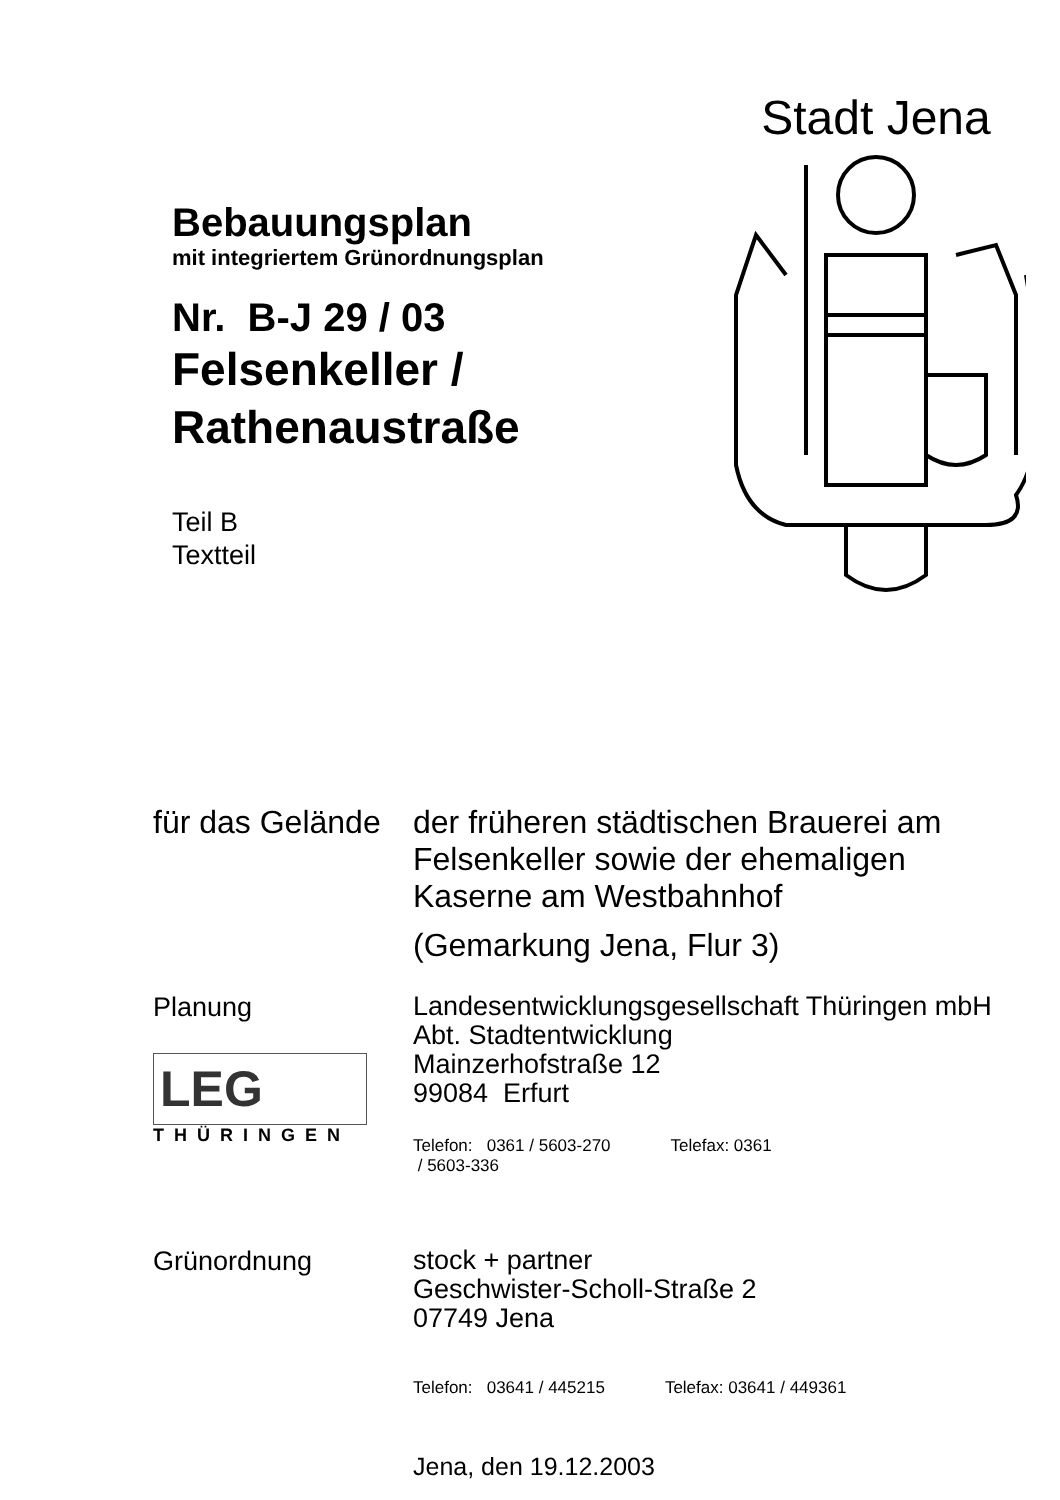Bebauungsplan
mit integriertem Grünordnungsplan
Nr. B-J 29 / 03
Felsenkeller /
Rathenaustraße
Teil B
Textteil
Stadt Jena
für das Gelände
der früheren städtischen Brauerei am
Felsenkeller sowie der ehemaligen
Kaserne am Westbahnhof
(Gemarkung Jena, Flur 3)
Planung
LEG
THÜRINGEN
Landesentwicklungsgesellschaft Thüringen mbH
Abt. Stadtentwicklung
Mainzerhofstraße 12
99084 Erfurt
Telefon: 0361 / 5603-270
/ 5603-336 Telefax: 0361
Grünordnung
stock + partner
Geschwister-Scholl-Straße 2
07749 Jena
Telefon: 03641 / 445215 Telefax: 03641 / 449361
Jena, den 19.12.2003